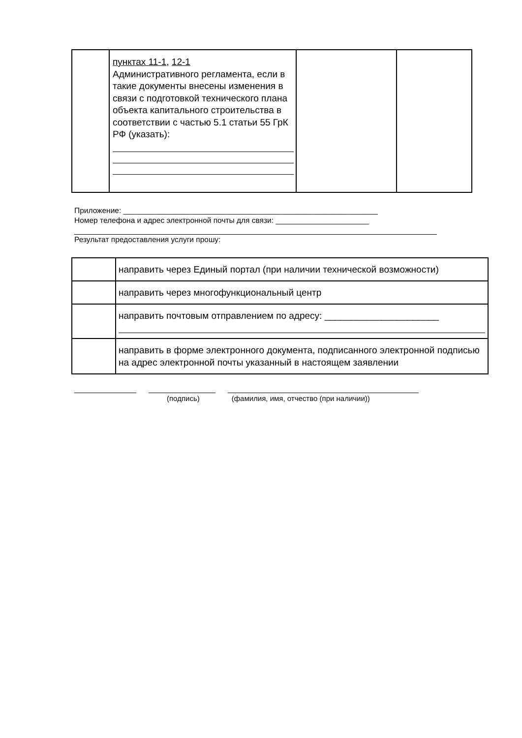| | пунктах 11-1 , 12-1 Административного регламента, если в такие документы внесены изменения в связи с подготовкой технического плана объекта капитального строительства в соответствии с частью 5.1 статьи 55 ГрК РФ (указать): | | |
Приложение: ____________________________________________________________
Номер телефона и адрес электронной почты для связи: ______________________
Результат предоставления услуги прошу:
| | направить через Единый портал (при наличии технической возможности) |
| | направить через многофункциональный центр |
| | направить почтовым отправлением по адресу: ______________________ |
| | направить в форме электронного документа, подписанного электронной подписью на адрес электронной почты указанный в настоящем заявлении |
(подпись) (фамилия, имя, отчество (при наличии))